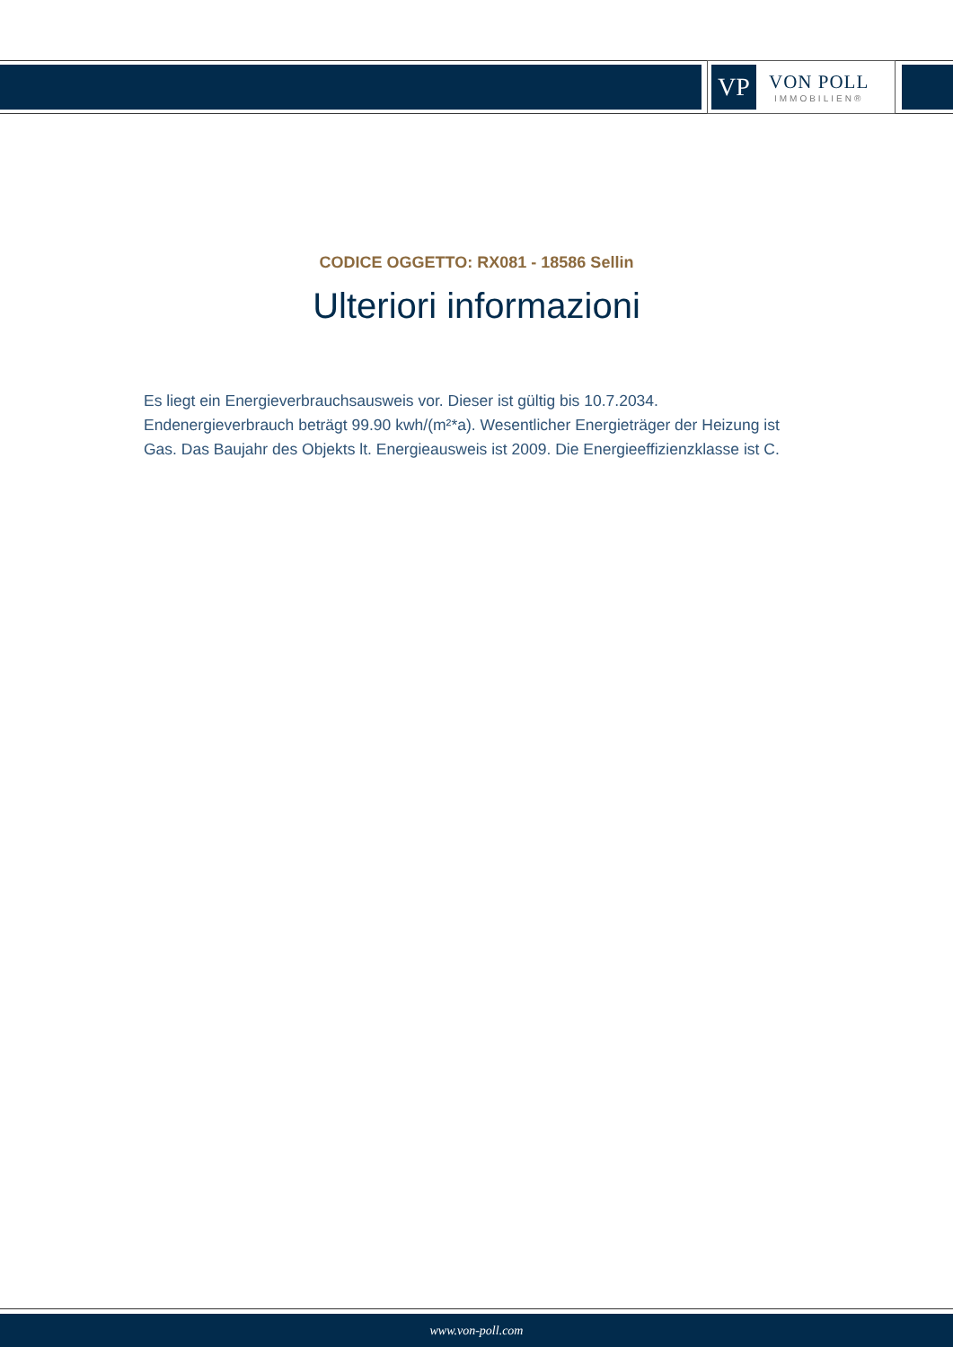VP
VON POLL
IMMOBILIEN®
CODICE OGGETTO: RX081 - 18586 Sellin
Ulteriori informazioni
Es liegt ein Energieverbrauchsausweis vor. Dieser ist gültig bis 10.7.2034. Endenergieverbrauch beträgt 99.90 kwh/(m²*a). Wesentlicher Energieträger der Heizung ist Gas. Das Baujahr des Objekts lt. Energieausweis ist 2009. Die Energieeffizienzklasse ist C.
www.von-poll.com